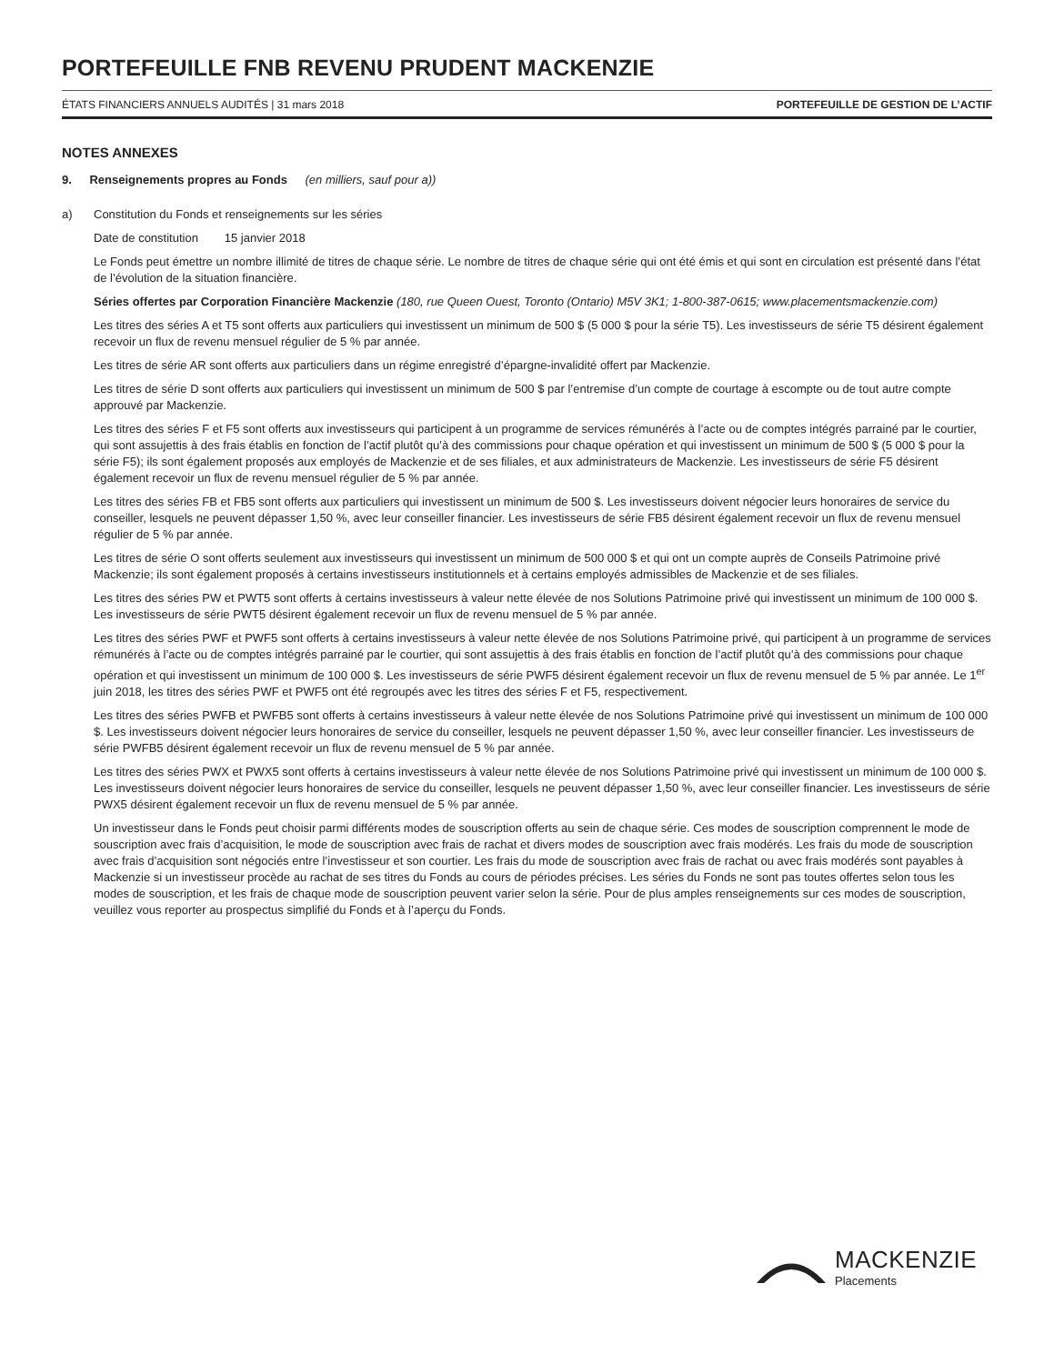PORTEFEUILLE FNB REVENU PRUDENT MACKENZIE
ÉTATS FINANCIERS ANNUELS AUDITÉS | 31 mars 2018 PORTEFEUILLE DE GESTION DE L’ACTIF
NOTES ANNEXES
9. Renseignements propres au Fonds (en milliers, sauf pour a))
a) Constitution du Fonds et renseignements sur les séries
Date de constitution 15 janvier 2018
Le Fonds peut émettre un nombre illimité de titres de chaque série. Le nombre de titres de chaque série qui ont été émis et qui sont en circulation est présenté dans l’état de l’évolution de la situation financière.
Séries offertes par Corporation Financière Mackenzie (180, rue Queen Ouest, Toronto (Ontario) M5V 3K1; 1-800-387-0615; www.placementsmackenzie.com)
Les titres des séries A et T5 sont offerts aux particuliers qui investissent un minimum de 500 $ (5 000 $ pour la série T5). Les investisseurs de série T5 désirent également recevoir un flux de revenu mensuel régulier de 5 % par année.
Les titres de série AR sont offerts aux particuliers dans un régime enregistré d’épargne-invalidité offert par Mackenzie.
Les titres de série D sont offerts aux particuliers qui investissent un minimum de 500 $ par l’entremise d’un compte de courtage à escompte ou de tout autre compte approuvé par Mackenzie.
Les titres des séries F et F5 sont offerts aux investisseurs qui participent à un programme de services rémunérés à l’acte ou de comptes intégrés parrainé par le courtier, qui sont assujettis à des frais établis en fonction de l’actif plutôt qu’à des commissions pour chaque opération et qui investissent un minimum de 500 $ (5 000 $ pour la série F5); ils sont également proposés aux employés de Mackenzie et de ses filiales, et aux administrateurs de Mackenzie. Les investisseurs de série F5 désirent également recevoir un flux de revenu mensuel régulier de 5 % par année.
Les titres des séries FB et FB5 sont offerts aux particuliers qui investissent un minimum de 500 $. Les investisseurs doivent négocier leurs honoraires de service du conseiller, lesquels ne peuvent dépasser 1,50 %, avec leur conseiller financier. Les investisseurs de série FB5 désirent également recevoir un flux de revenu mensuel régulier de 5 % par année.
Les titres de série O sont offerts seulement aux investisseurs qui investissent un minimum de 500 000 $ et qui ont un compte auprès de Conseils Patrimoine privé Mackenzie; ils sont également proposés à certains investisseurs institutionnels et à certains employés admissibles de Mackenzie et de ses filiales.
Les titres des séries PW et PWT5 sont offerts à certains investisseurs à valeur nette élevée de nos Solutions Patrimoine privé qui investissent un minimum de 100 000 $. Les investisseurs de série PWT5 désirent également recevoir un flux de revenu mensuel de 5 % par année.
Les titres des séries PWF et PWF5 sont offerts à certains investisseurs à valeur nette élevée de nos Solutions Patrimoine privé, qui participent à un programme de services rémunérés à l’acte ou de comptes intégrés parrainé par le courtier, qui sont assujettis à des frais établis en fonction de l’actif plutôt qu’à des commissions pour chaque opération et qui investissent un minimum de 100 000 $. Les investisseurs de série PWF5 désirent également recevoir un flux de revenu mensuel de 5 % par année. Le 1<sup>er</sup> juin 2018, les titres des séries PWF et PWF5 ont été regroupés avec les titres des séries F et F5, respectivement.
Les titres des séries PWFB et PWFB5 sont offerts à certains investisseurs à valeur nette élevée de nos Solutions Patrimoine privé qui investissent un minimum de 100 000 $. Les investisseurs doivent négocier leurs honoraires de service du conseiller, lesquels ne peuvent dépasser 1,50 %, avec leur conseiller financier. Les investisseurs de série PWFB5 désirent également recevoir un flux de revenu mensuel de 5 % par année.
Les titres des séries PWX et PWX5 sont offerts à certains investisseurs à valeur nette élevée de nos Solutions Patrimoine privé qui investissent un minimum de 100 000 $. Les investisseurs doivent négocier leurs honoraires de service du conseiller, lesquels ne peuvent dépasser 1,50 %, avec leur conseiller financier. Les investisseurs de série PWX5 désirent également recevoir un flux de revenu mensuel de 5 % par année.
Un investisseur dans le Fonds peut choisir parmi différents modes de souscription offerts au sein de chaque série. Ces modes de souscription comprennent le mode de souscription avec frais d’acquisition, le mode de souscription avec frais de rachat et divers modes de souscription avec frais modérés. Les frais du mode de souscription avec frais d’acquisition sont négociés entre l’investisseur et son courtier. Les frais du mode de souscription avec frais de rachat ou avec frais modérés sont payables à Mackenzie si un investisseur procède au rachat de ses titres du Fonds au cours de périodes précises. Les séries du Fonds ne sont pas toutes offertes selon tous les modes de souscription, et les frais de chaque mode de souscription peuvent varier selon la série. Pour de plus amples renseignements sur ces modes de souscription, veuillez vous reporter au prospectus simplifié du Fonds et à l’aperçu du Fonds.
MACKENZIE
Placements